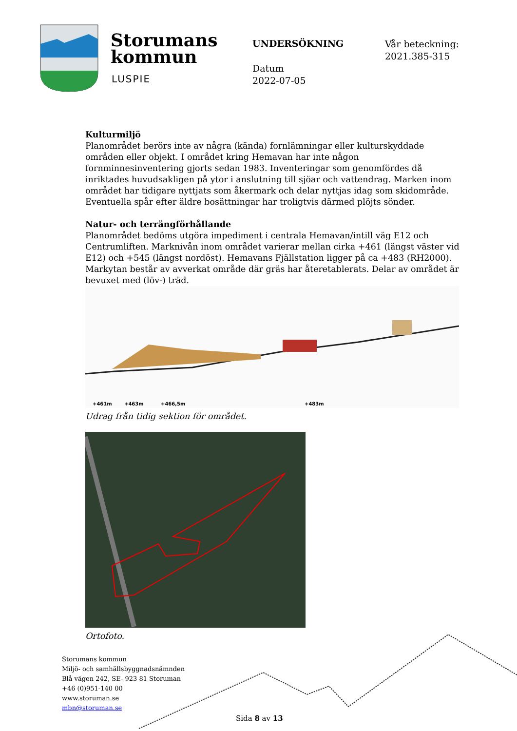Storumans
kommun
LUSPIE
UNDERSÖKNING
Datum
2022-07-05
Vår beteckning:
2021.385-315
Kulturmiljö
Planområdet berörs inte av några (kända) fornlämningar eller kulturskyddade områden eller objekt. I området kring Hemavan har inte någon fornminnesinventering gjorts sedan 1983. Inventeringar som genomfördes då inriktades huvudsakligen på ytor i anslutning till sjöar och vattendrag. Marken inom området har tidigare nyttjats som åkermark och delar nyttjas idag som skidområde. Eventuella spår efter äldre bosättningar har troligtvis därmed plöjts sönder.
Natur- och terrängförhållande
Planområdet bedöms utgöra impediment i centrala Hemavan/intill väg E12 och Centrumliften. Marknivån inom området varierar mellan cirka +461 (längst väster vid E12) och +545 (längst nordöst). Hemavans Fjällstation ligger på ca +483 (RH2000). Markytan består av avverkat område där gräs har återetablerats. Delar av området är bevuxet med (löv-) träd.
+461m
+463m
+466,5m
+483m
Udrag från tidig sektion för området.
Ortofoto.
Storumans kommun
Miljö- och samhällsbyggnadsnämnden
Blå vägen 242, SE- 923 81 Storuman
+46 (0)951-140 00
www.storuman.se
mbn@storuman.se
Sida 8 av 13